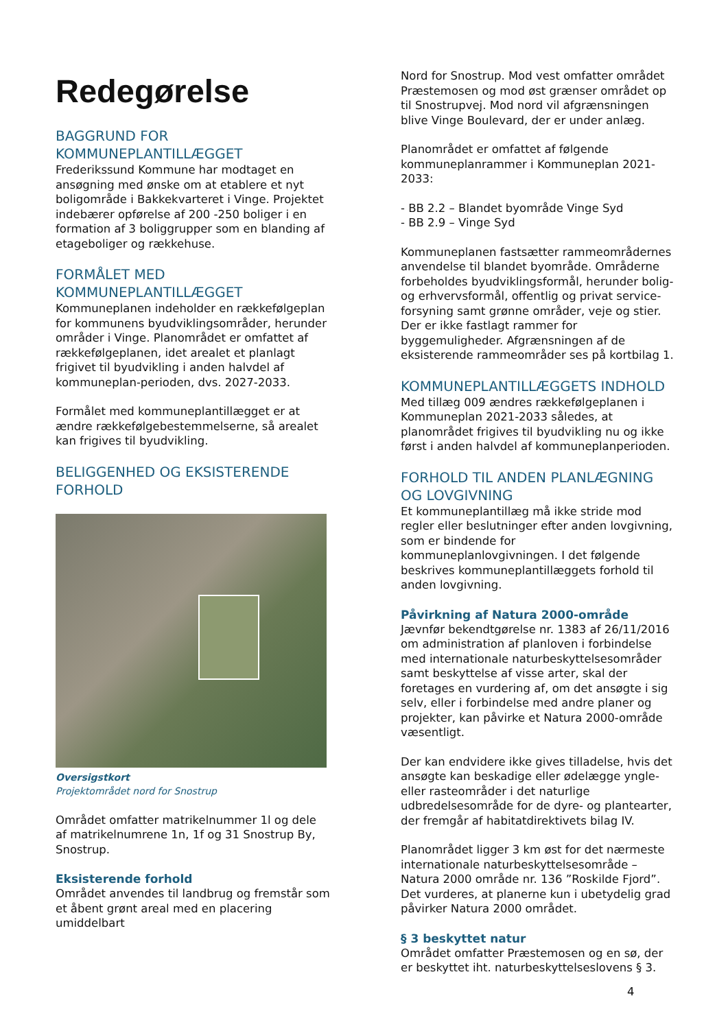Redegørelse
BAGGRUND FOR
KOMMUNEPLANTILLÆGGET
Frederikssund Kommune har modtaget en ansøgning med ønske om at etablere et nyt boligområde i Bakkekvarteret i Vinge. Projektet indebærer opførelse af 200 -250 boliger i en formation af 3 boliggrupper som en blanding af etageboliger og rækkehuse.
FORMÅLET MED
KOMMUNEPLANTILLÆGGET
Kommuneplanen indeholder en rækkefølgeplan for kommunens byudviklingsområder, herunder områder i Vinge. Planområdet er omfattet af rækkefølgeplanen, idet arealet et planlagt frigivet til byudvikling i anden halvdel af kommuneplan-perioden, dvs. 2027-2033.
Formålet med kommuneplantillægget er at ændre rækkefølgebestemmelserne, så arealet kan frigives til byudvikling.
BELIGGENHED OG EKSISTERENDE FORHOLD
Oversigstkort
Projektområdet nord for Snostrup
Området omfatter matrikelnummer 1l og dele af matrikelnumrene 1n, 1f og 31 Snostrup By, Snostrup.
Eksisterende forhold
Området anvendes til landbrug og fremstår som et åbent grønt areal med en placering umiddelbart
Nord for Snostrup. Mod vest omfatter området Præstemosen og mod øst grænser området op til Snostrupvej. Mod nord vil afgrænsningen blive Vinge Boulevard, der er under anlæg.
Planområdet er omfattet af følgende kommuneplanrammer i Kommuneplan 2021-2033:
- BB 2.2 – Blandet byområde Vinge Syd
- BB 2.9 – Vinge Syd
Kommuneplanen fastsætter rammeområdernes anvendelse til blandet byområde. Områderne forbeholdes byudviklingsformål, herunder bolig- og erhvervsformål, offentlig og privat service-forsyning samt grønne områder, veje og stier. Der er ikke fastlagt rammer for byggemuligheder. Afgrænsningen af de eksisterende rammeområder ses på kortbilag 1.
KOMMUNEPLANTILLÆGGETS INDHOLD
Med tillæg 009 ændres rækkefølgeplanen i Kommuneplan 2021-2033 således, at planområdet frigives til byudvikling nu og ikke først i anden halvdel af kommuneplanperioden.
FORHOLD TIL ANDEN PLANLÆGNING OG LOVGIVNING
Et kommuneplantillæg må ikke stride mod regler eller beslutninger efter anden lovgivning, som er bindende for kommuneplanlovgivningen. I det følgende beskrives kommuneplantillæggets forhold til anden lovgivning.
Påvirkning af Natura 2000-område
Jævnfør bekendtgørelse nr. 1383 af 26/11/2016 om administration af planloven i forbindelse med internationale naturbeskyttelsesområder samt beskyttelse af visse arter, skal der foretages en vurdering af, om det ansøgte i sig selv, eller i forbindelse med andre planer og projekter, kan påvirke et Natura 2000-område væsentligt.
Der kan endvidere ikke gives tilladelse, hvis det ansøgte kan beskadige eller ødelægge yngle- eller rasteområder i det naturlige udbredelsesområde for de dyre- og plantearter, der fremgår af habitatdirektivets bilag IV.
Planområdet ligger 3 km øst for det nærmeste internationale naturbeskyttelsesområde – Natura 2000 område nr. 136 ”Roskilde Fjord”. Det vurderes, at planerne kun i ubetydelig grad påvirker Natura 2000 området.
§ 3 beskyttet natur
Området omfatter Præstemosen og en sø, der er beskyttet iht. naturbeskyttelseslovens § 3.
4